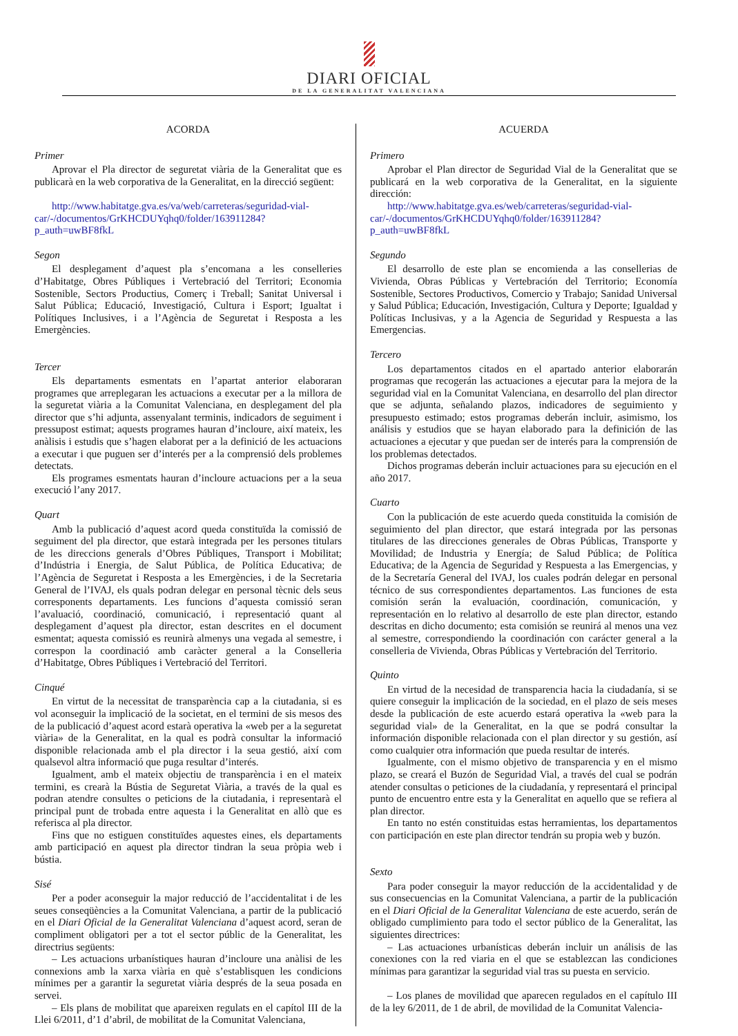DIARI OFICIAL
DE LA GENERALITAT VALENCIANA
ACORDA
Primer
Aprovar el Pla director de seguretat viària de la Generalitat que es publicarà en la web corporativa de la Generalitat, en la direcció següent:
http://www.habitatge.gva.es/va/web/carreteras/seguridad-vial-car/-/documentos/GrKHCDUYqhq0/folder/163911284?p_auth=uwBF8fkL
Segon
El desplegament d’aquest pla s’encomana a les conselleries d’Habitatge, Obres Públiques i Vertebració del Territori; Economia Sostenible, Sectors Productius, Comerç i Treball; Sanitat Universal i Salut Pública; Educació, Investigació, Cultura i Esport; Igualtat i Polítiques Inclusives, i a l’Agència de Seguretat i Resposta a les Emergències.
Tercer
Els departaments esmentats en l’apartat anterior elaboraran programes que arreplegaran les actuacions a executar per a la millora de la seguretat viària a la Comunitat Valenciana, en desplegament del pla director que s’hi adjunta, assenyalant terminis, indicadors de seguiment i pressupost estimat; aquests programes hauran d’incloure, així mateix, les anàlisis i estudis que s’hagen elaborat per a la definició de les actuacions a executar i que puguen ser d’interés per a la comprensió dels problemes detectats.
Els programes esmentats hauran d’incloure actuacions per a la seua execució l’any 2017.
Quart
Amb la publicació d’aquest acord queda constituïda la comissió de seguiment del pla director, que estarà integrada per les persones titulars de les direccions generals d’Obres Públiques, Transport i Mobilitat; d’Indústria i Energia, de Salut Pública, de Política Educativa; de l’Agència de Seguretat i Resposta a les Emergències, i de la Secretaria General de l’IVAJ, els quals podran delegar en personal tècnic dels seus corresponents departaments. Les funcions d’aquesta comissió seran l’avaluació, coordinació, comunicació, i representació quant al desplegament d’aquest pla director, estan descrites en el document esmentat; aquesta comissió es reunirà almenys una vegada al semestre, i correspon la coordinació amb caràcter general a la Conselleria d’Habitatge, Obres Públiques i Vertebració del Territori.
Cinqué
En virtut de la necessitat de transparència cap a la ciutadania, si es vol aconseguir la implicació de la societat, en el termini de sis mesos des de la publicació d’aquest acord estarà operativa la «web per a la seguretat viària» de la Generalitat, en la qual es podrà consultar la informació disponible relacionada amb el pla director i la seua gestió, així com qualsevol altra informació que puga resultar d’interés.
Igualment, amb el mateix objectiu de transparència i en el mateix termini, es crearà la Bústia de Seguretat Viària, a través de la qual es podran atendre consultes o peticions de la ciutadania, i representarà el principal punt de trobada entre aquesta i la Generalitat en allò que es referisca al pla director.
Fins que no estiguen constituïdes aquestes eines, els departaments amb participació en aquest pla director tindran la seua pròpia web i bústia.
Sisé
Per a poder aconseguir la major reducció de l’accidentalitat i de les seues conseqüències a la Comunitat Valenciana, a partir de la publicació en el Diari Oficial de la Generalitat Valenciana d’aquest acord, seran de compliment obligatori per a tot el sector públic de la Generalitat, les directrius següents:
– Les actuacions urbanístiques hauran d’incloure una anàlisi de les connexions amb la xarxa viària en què s’establisquen les condicions mínimes per a garantir la seguretat viària després de la seua posada en servei.
– Els plans de mobilitat que apareixen regulats en el capítol III de la Llei 6/2011, d’1 d’abril, de mobilitat de la Comunitat Valenciana,
ACUERDA
Primero
Aprobar el Plan director de Seguridad Vial de la Generalitat que se publicará en la web corporativa de la Generalitat, en la siguiente dirección:
http://www.habitatge.gva.es/web/carreteras/seguridad-vial-car/-/documentos/GrKHCDUYqhq0/folder/163911284?p_auth=uwBF8fkL
Segundo
El desarrollo de este plan se encomienda a las consellerias de Vivienda, Obras Públicas y Vertebración del Territorio; Economía Sostenible, Sectores Productivos, Comercio y Trabajo; Sanidad Universal y Salud Pública; Educación, Investigación, Cultura y Deporte; Igualdad y Políticas Inclusivas, y a la Agencia de Seguridad y Respuesta a las Emergencias.
Tercero
Los departamentos citados en el apartado anterior elaborarán programas que recogerán las actuaciones a ejecutar para la mejora de la seguridad vial en la Comunitat Valenciana, en desarrollo del plan director que se adjunta, señalando plazos, indicadores de seguimiento y presupuesto estimado; estos programas deberán incluir, asimismo, los análisis y estudios que se hayan elaborado para la definición de las actuaciones a ejecutar y que puedan ser de interés para la comprensión de los problemas detectados.
Dichos programas deberán incluir actuaciones para su ejecución en el año 2017.
Cuarto
Con la publicación de este acuerdo queda constituida la comisión de seguimiento del plan director, que estará integrada por las personas titulares de las direcciones generales de Obras Públicas, Transporte y Movilidad; de Industria y Energía; de Salud Pública; de Política Educativa; de la Agencia de Seguridad y Respuesta a las Emergencias, y de la Secretaría General del IVAJ, los cuales podrán delegar en personal técnico de sus correspondientes departamentos. Las funciones de esta comisión serán la evaluación, coordinación, comunicación, y representación en lo relativo al desarrollo de este plan director, estando descritas en dicho documento; esta comisión se reunirá al menos una vez al semestre, correspondiendo la coordinación con carácter general a la conselleria de Vivienda, Obras Públicas y Vertebración del Territorio.
Quinto
En virtud de la necesidad de transparencia hacia la ciudadanía, si se quiere conseguir la implicación de la sociedad, en el plazo de seis meses desde la publicación de este acuerdo estará operativa la «web para la seguridad vial» de la Generalitat, en la que se podrá consultar la información disponible relacionada con el plan director y su gestión, así como cualquier otra información que pueda resultar de interés.
Igualmente, con el mismo objetivo de transparencia y en el mismo plazo, se creará el Buzón de Seguridad Vial, a través del cual se podrán atender consultas o peticiones de la ciudadanía, y representará el principal punto de encuentro entre esta y la Generalitat en aquello que se refiera al plan director.
En tanto no estén constituidas estas herramientas, los departamentos con participación en este plan director tendrán su propia web y buzón.
Sexto
Para poder conseguir la mayor reducción de la accidentalidad y de sus consecuencias en la Comunitat Valenciana, a partir de la publicación en el Diari Oficial de la Generalitat Valenciana de este acuerdo, serán de obligado cumplimiento para todo el sector público de la Generalitat, las siguientes directrices:
– Las actuaciones urbanísticas deberán incluir un análisis de las conexiones con la red viaria en el que se establezcan las condiciones mínimas para garantizar la seguridad vial tras su puesta en servicio.
– Los planes de movilidad que aparecen regulados en el capítulo III de la ley 6/2011, de 1 de abril, de movilidad de la Comunitat Valencia-